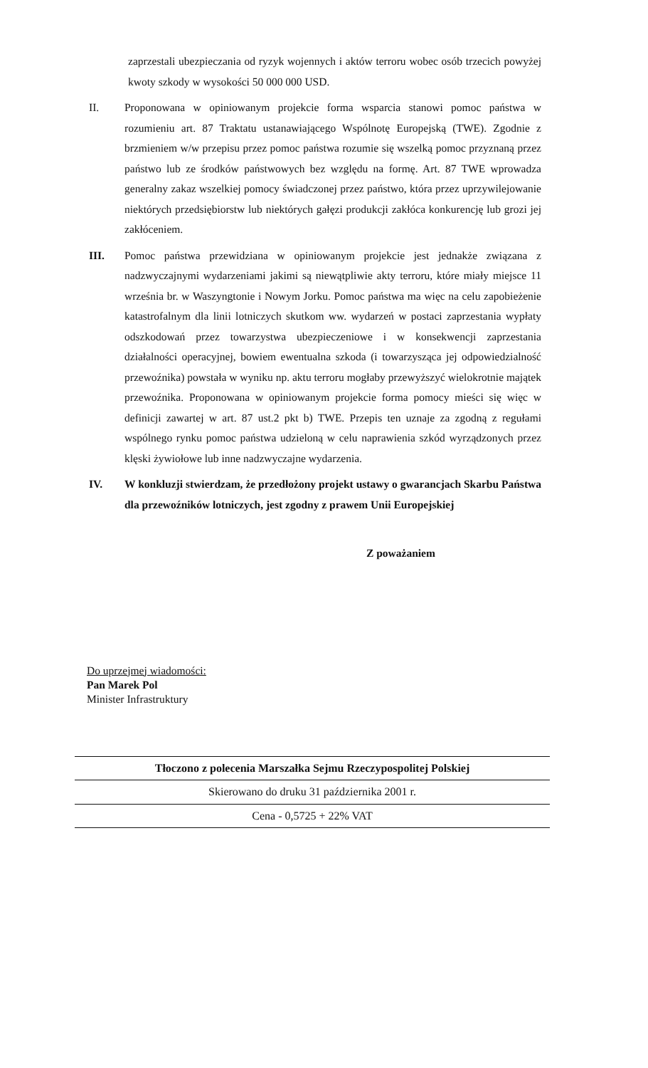zaprzestali ubezpieczania od ryzyk wojennych i aktów terroru wobec osób trzecich powyżej kwoty szkody w wysokości 50 000 000 USD.
II. Proponowana w opiniowanym projekcie forma wsparcia stanowi pomoc państwa w rozumieniu art. 87 Traktatu ustanawiającego Wspólnotę Europejską (TWE). Zgodnie z brzmieniem w/w przepisu przez pomoc państwa rozumie się wszelką pomoc przyznaną przez państwo lub ze środków państwowych bez względu na formę. Art. 87 TWE wprowadza generalny zakaz wszelkiej pomocy świadczonej przez państwo, która przez uprzywilejowanie niektórych przedsiębiorstw lub niektórych gałęzi produkcji zakłóca konkurencję lub grozi jej zakłóceniem.
III. Pomoc państwa przewidziana w opiniowanym projekcie jest jednakże związana z nadzwyczajnymi wydarzeniami jakimi są niewątpliwie akty terroru, które miały miejsce 11 września br. w Waszyngtonie i Nowym Jorku. Pomoc państwa ma więc na celu zapobieżenie katastrofalnym dla linii lotniczych skutkom ww. wydarzeń w postaci zaprzestania wypłaty odszkodowań przez towarzystwa ubezpieczeniowe i w konsekwencji zaprzestania działalności operacyjnej, bowiem ewentualna szkoda (i towarzysząca jej odpowiedzialność przewoźnika) powstała w wyniku np. aktu terroru mogłaby przewyższyć wielokrotnie majątek przewoźnika. Proponowana w opiniowanym projekcie forma pomocy mieści się więc w definicji zawartej w art. 87 ust.2 pkt b) TWE. Przepis ten uznaje za zgodną z regułami wspólnego rynku pomoc państwa udzieloną w celu naprawienia szkód wyrządzonych przez klęski żywiołowe lub inne nadzwyczajne wydarzenia.
IV. W konkluzji stwierdzam, że przedłożony projekt ustawy o gwarancjach Skarbu Państwa dla przewoźników lotniczych, jest zgodny z prawem Unii Europejskiej
Z poważaniem
Do uprzejmej wiadomości:
Pan Marek Pol
Minister Infrastruktury
Tłoczono z polecenia Marszałka Sejmu Rzeczypospolitej Polskiej
Skierowano do druku 31 października 2001 r.
Cena - 0,5725 + 22% VAT